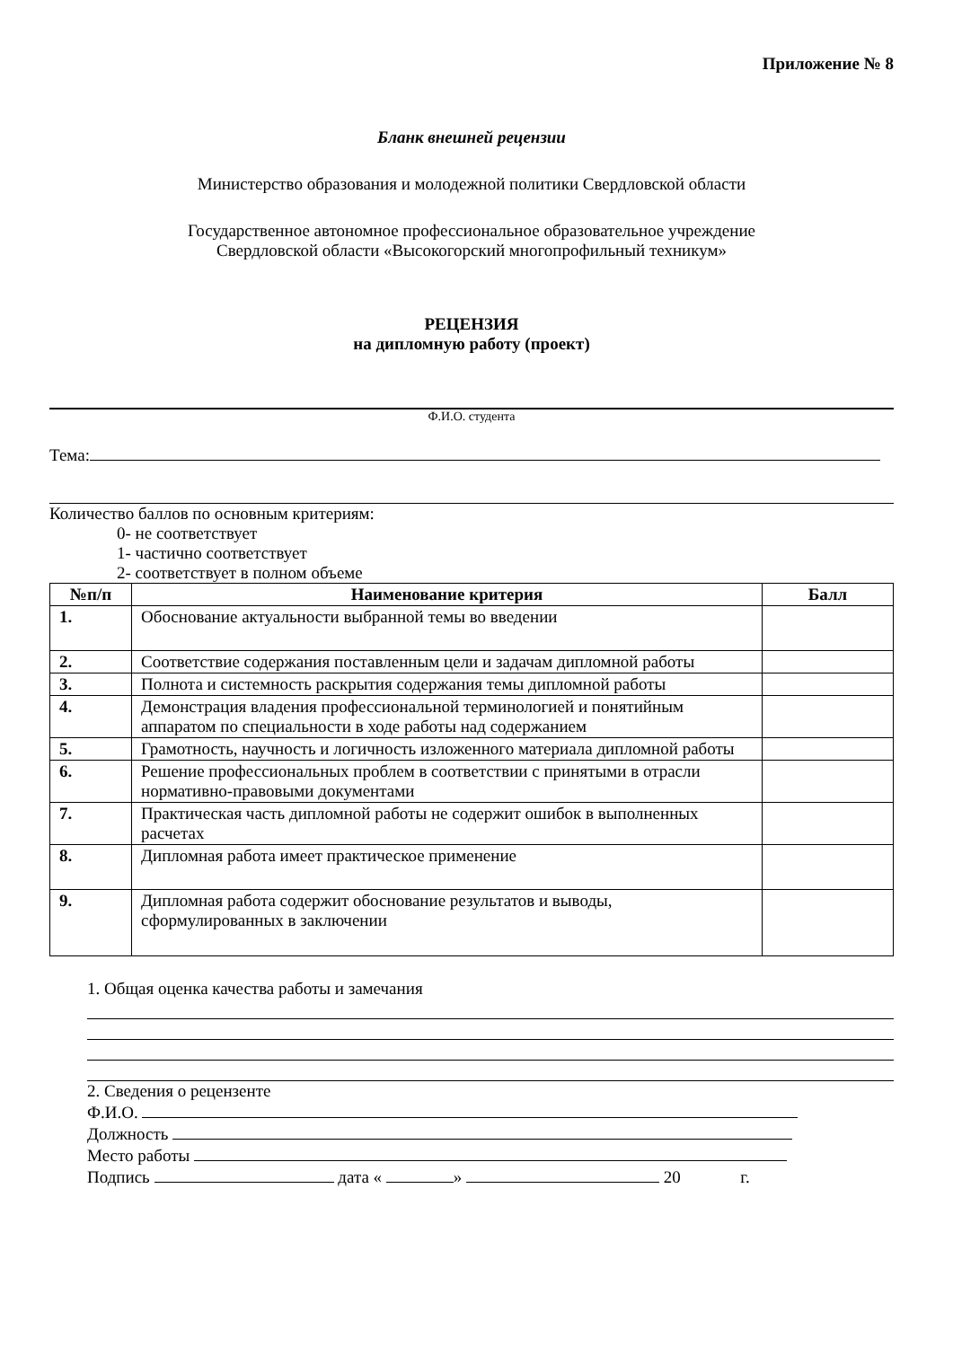Приложение № 8
Бланк внешней рецензии
Министерство образования и молодежной политики Свердловской области
Государственное автономное профессиональное образовательное учреждение
Свердловской области «Высокогорский многопрофильный техникум»
РЕЦЕНЗИЯ
на дипломную работу (проект)
Ф.И.О. студента
Тема:
Количество баллов по основным критериям:
0- не соответствует
1- частично соответствует
2- соответствует в полном объеме
| №п/п | Наименование критерия | Балл |
| --- | --- | --- |
| 1. | Обоснование актуальности выбранной темы во введении | |
| 2. | Соответствие содержания поставленным цели и задачам дипломной работы | |
| 3. | Полнота и системность раскрытия содержания темы дипломной работы | |
| 4. | Демонстрация владения профессиональной терминологией и понятийным аппаратом по специальности в ходе работы над содержанием | |
| 5. | Грамотность, научность и логичность изложенного материала дипломной работы | |
| 6. | Решение профессиональных проблем в соответствии с принятыми в отрасли нормативно-правовыми документами | |
| 7. | Практическая часть дипломной работы не содержит ошибок в выполненных расчетах | |
| 8. | Дипломная работа имеет практическое применение | |
| 9. | Дипломная работа содержит обоснование результатов и выводы, сформулированных в заключении | |
1. Общая оценка качества работы и замечания
2. Сведения о рецензенте
Ф.И.О.
Должность
Место работы
Подпись дата « » 20 г.